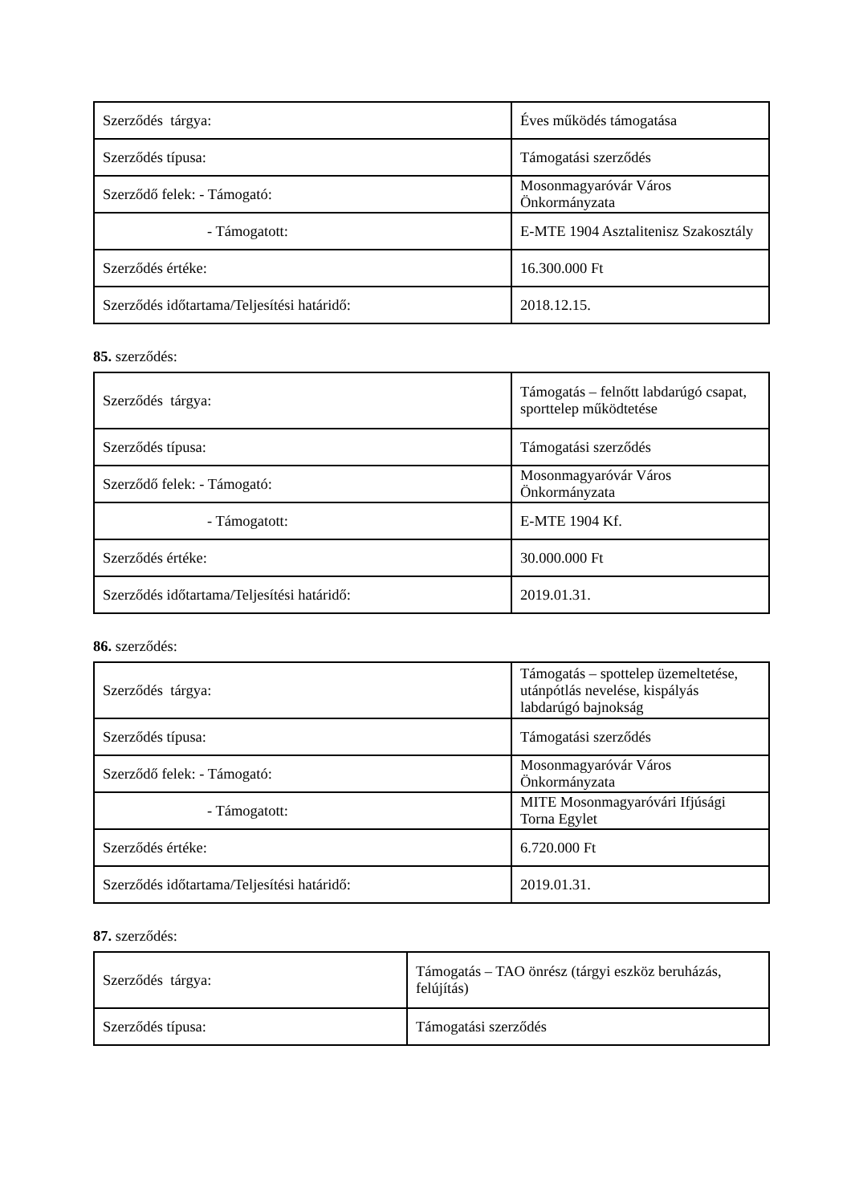| Szerződés tárgya: | Éves működés támogatása |
| Szerződés típusa: | Támogatási szerződés |
| Szerződő felek: - Támogató: | Mosonmagyaróvár Város Önkormányzata |
| - Támogatott: | E-MTE 1904 Asztalitenisz Szakosztály |
| Szerződés értéke: | 16.300.000 Ft |
| Szerződés időtartama/Teljesítési határidő: | 2018.12.15. |
85. szerződés:
| Szerződés tárgya: | Támogatás – felnőtt labdarúgó csapat, sporttelep működtetése |
| Szerződés típusa: | Támogatási szerződés |
| Szerződő felek: - Támogató: | Mosonmagyaróvár Város Önkormányzata |
| - Támogatott: | E-MTE 1904 Kf. |
| Szerződés értéke: | 30.000.000 Ft |
| Szerződés időtartama/Teljesítési határidő: | 2019.01.31. |
86. szerződés:
| Szerződés tárgya: | Támogatás – spottelep üzemeltetése, utánpótlás nevelése, kispályás labdarúgó bajnokság |
| Szerződés típusa: | Támogatási szerződés |
| Szerződő felek: - Támogató: | Mosonmagyaróvár Város Önkormányzata |
| - Támogatott: | MITE Mosonmagyaróvári Ifjúsági Torna Egylet |
| Szerződés értéke: | 6.720.000 Ft |
| Szerződés időtartama/Teljesítési határidő: | 2019.01.31. |
87. szerződés:
| Szerződés tárgya: | Támogatás – TAO önrész (tárgyi eszköz beruházás, felújítás) |
| Szerződés típusa: | Támogatási szerződés |